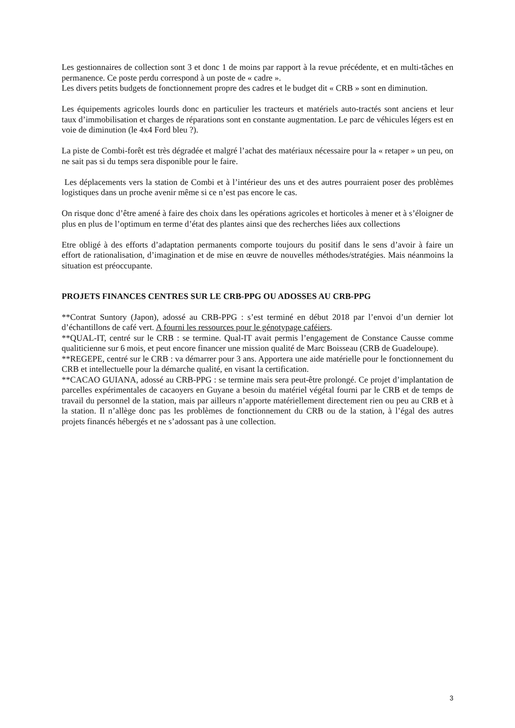Les gestionnaires de collection sont 3 et donc 1 de moins par rapport à la revue précédente, et en multi-tâches en permanence. Ce poste perdu correspond à un poste de « cadre ».
Les divers petits budgets de fonctionnement propre des cadres et le budget dit « CRB » sont en diminution.
Les équipements agricoles lourds donc en particulier les tracteurs et matériels auto-tractés sont anciens et leur taux d’immobilisation et charges de réparations sont en constante augmentation. Le parc de véhicules légers est en voie de diminution (le 4x4 Ford bleu ?).
La piste de Combi-forêt est très dégradée et malgré l’achat des matériaux nécessaire pour la « retaper » un peu, on ne sait pas si du temps sera disponible pour le faire.
Les déplacements vers la station de Combi et à l’intérieur des uns et des autres pourraient poser des problèmes logistiques dans un proche avenir même si ce n’est pas encore le cas.
On risque donc d’être amené à faire des choix dans les opérations agricoles et horticoles à mener et à s’éloigner de plus en plus de l’optimum en terme d’état des plantes ainsi que des recherches liées aux collections
Etre obligé à des efforts d’adaptation permanents comporte toujours du positif dans le sens d’avoir à faire un effort de rationalisation, d’imagination et de mise en œuvre de nouvelles méthodes/stratégies. Mais néanmoins la situation est préoccupante.
PROJETS FINANCES CENTRES SUR LE CRB-PPG OU ADOSSES AU CRB-PPG
**Contrat Suntory (Japon), adossé au CRB-PPG : s’est terminé en début 2018 par l’envoi d’un dernier lot d’échantillons de café vert. A fourni les ressources pour le génotypage caféiers.
**QUAL-IT, centré sur le CRB : se termine. Qual-IT avait permis l’engagement de Constance Causse comme qualiticienne sur 6 mois, et peut encore financer une mission qualité de Marc Boisseau (CRB de Guadeloupe).
**REGEPE, centré sur le CRB : va démarrer pour 3 ans. Apportera une aide matérielle pour le fonctionnement du CRB et intellectuelle pour la démarche qualité, en visant la certification.
**CACAO GUIANA, adossé au CRB-PPG : se termine mais sera peut-être prolongé. Ce projet d’implantation de parcelles expérimentales de cacaoyers en Guyane a besoin du matériel végétal fourni par le CRB et de temps de travail du personnel de la station, mais par ailleurs n’apporte matériellement directement rien ou peu au CRB et à la station. Il n’allège donc pas les problèmes de fonctionnement du CRB ou de la station, à l’égal des autres projets financés hébergés et ne s’adossant pas à une collection.
3